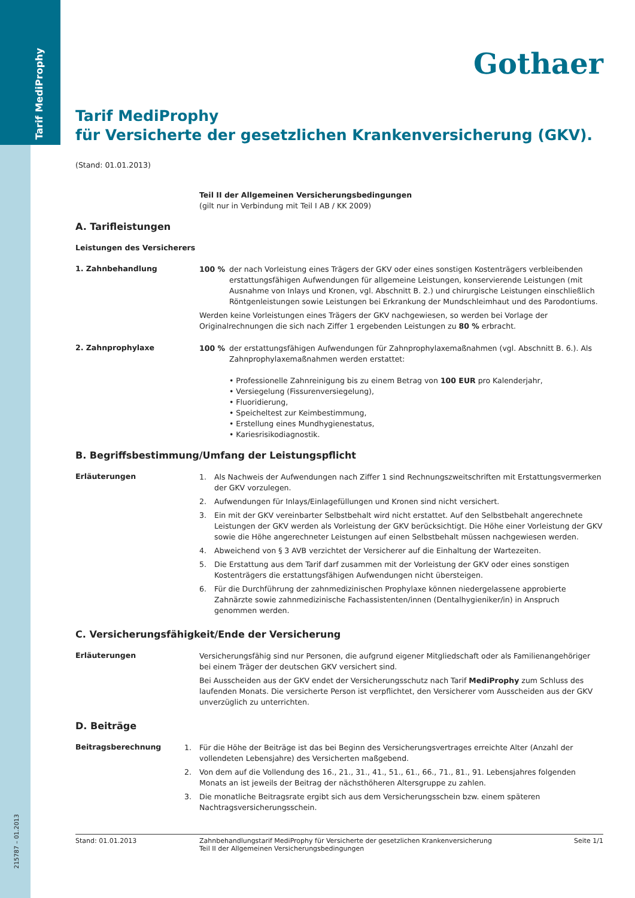Tarif MediProphy
215787 – 01.2013
Gothaer
Tarif MediProphy
für Versicherte der gesetzlichen Krankenversicherung (GKV).
(Stand: 01.01.2013)
Teil II der Allgemeinen Versicherungsbedingungen
(gilt nur in Verbindung mit Teil I AB / KK 2009)
A. Tarifleistungen
Leistungen des Versicherers
1. Zahnbehandlung
100 % der nach Vorleistung eines Trägers der GKV oder eines sonstigen Kostenträgers verbleibenden erstattungsfähigen Aufwendungen für allgemeine Leistungen, konservierende Leistungen (mit Ausnahme von Inlays und Kronen, vgl. Abschnitt B. 2.) und chirurgische Leistungen einschließlich Röntgenleistungen sowie Leistungen bei Erkrankung der Mundschleimhaut und des Parodontiums.
Werden keine Vorleistungen eines Trägers der GKV nachgewiesen, so werden bei Vorlage der Originalrechnungen die sich nach Ziffer 1 ergebenden Leistungen zu 80 % erbracht.
2. Zahnprophylaxe
100 % der erstattungsfähigen Aufwendungen für Zahnprophylaxemaßnahmen (vgl. Abschnitt B. 6.). Als Zahnprophylaxemaßnahmen werden erstattet:
• Professionelle Zahnreinigung bis zu einem Betrag von 100 EUR pro Kalenderjahr,
• Versiegelung (Fissurenversiegelung),
• Fluoridierung,
• Speicheltest zur Keimbestimmung,
• Erstellung eines Mundhygienestatus,
• Kariesrisikodiagnostik.
B. Begriffsbestimmung/Umfang der Leistungspflicht
Erläuterungen
1. Als Nachweis der Aufwendungen nach Ziffer 1 sind Rechnungszweitschriften mit Erstattungsvermerken der GKV vorzulegen.
2. Aufwendungen für Inlays/Einlagefüllungen und Kronen sind nicht versichert.
3. Ein mit der GKV vereinbarter Selbstbehalt wird nicht erstattet. Auf den Selbstbehalt angerechnete Leistungen der GKV werden als Vorleistung der GKV berücksichtigt. Die Höhe einer Vorleistung der GKV sowie die Höhe angerechneter Leistungen auf einen Selbstbehalt müssen nachgewiesen werden.
4. Abweichend von § 3 AVB verzichtet der Versicherer auf die Einhaltung der Wartezeiten.
5. Die Erstattung aus dem Tarif darf zusammen mit der Vorleistung der GKV oder eines sonstigen Kostenträgers die erstattungsfähigen Aufwendungen nicht übersteigen.
6. Für die Durchführung der zahnmedizinischen Prophylaxe können niedergelassene approbierte Zahnärzte sowie zahnmedizinische Fachassistenten/innen (Dentalhygieniker/in) in Anspruch genommen werden.
C. Versicherungsfähigkeit/Ende der Versicherung
Erläuterungen
Versicherungsfähig sind nur Personen, die aufgrund eigener Mitgliedschaft oder als Familienangehöriger bei einem Träger der deutschen GKV versichert sind.
Bei Ausscheiden aus der GKV endet der Versicherungsschutz nach Tarif MediProphy zum Schluss des laufenden Monats. Die versicherte Person ist verpflichtet, den Versicherer vom Ausscheiden aus der GKV unverzüglich zu unterrichten.
D. Beiträge
Beitragsberechnung
1. Für die Höhe der Beiträge ist das bei Beginn des Versicherungsvertrages erreichte Alter (Anzahl der vollendeten Lebensjahre) des Versicherten maßgebend.
2. Von dem auf die Vollendung des 16., 21., 31., 41., 51., 61., 66., 71., 81., 91. Lebensjahres folgenden Monats an ist jeweils der Beitrag der nächsthöheren Altersgruppe zu zahlen.
3. Die monatliche Beitragsrate ergibt sich aus dem Versicherungsschein bzw. einem späteren Nachtragsversicherungsschein.
Stand: 01.01.2013 Zahnbehandlungstarif MediProphy für Versicherte der gesetzlichen Krankenversicherung
Teil II der Allgemeinen Versicherungsbedingungen
Seite 1/1